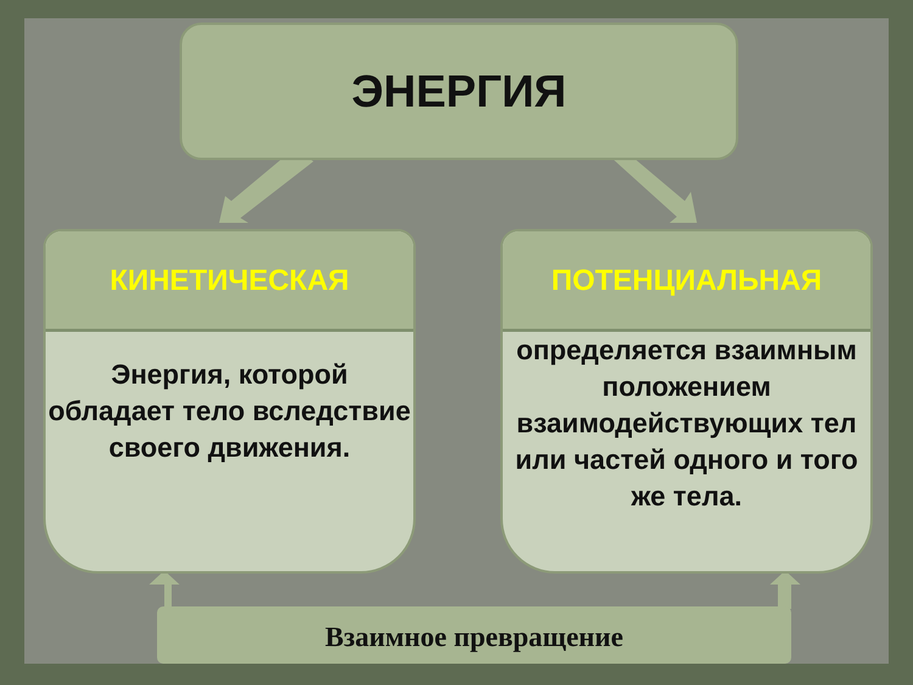ЭНЕРГИЯ
КИНЕТИЧЕСКАЯ
Энергия, которой обладает тело вследствие своего движения.
ПОТЕНЦИАЛЬНАЯ
определяется взаимным положением взаимодействующих тел или частей одного и того же тела.
Взаимное превращение